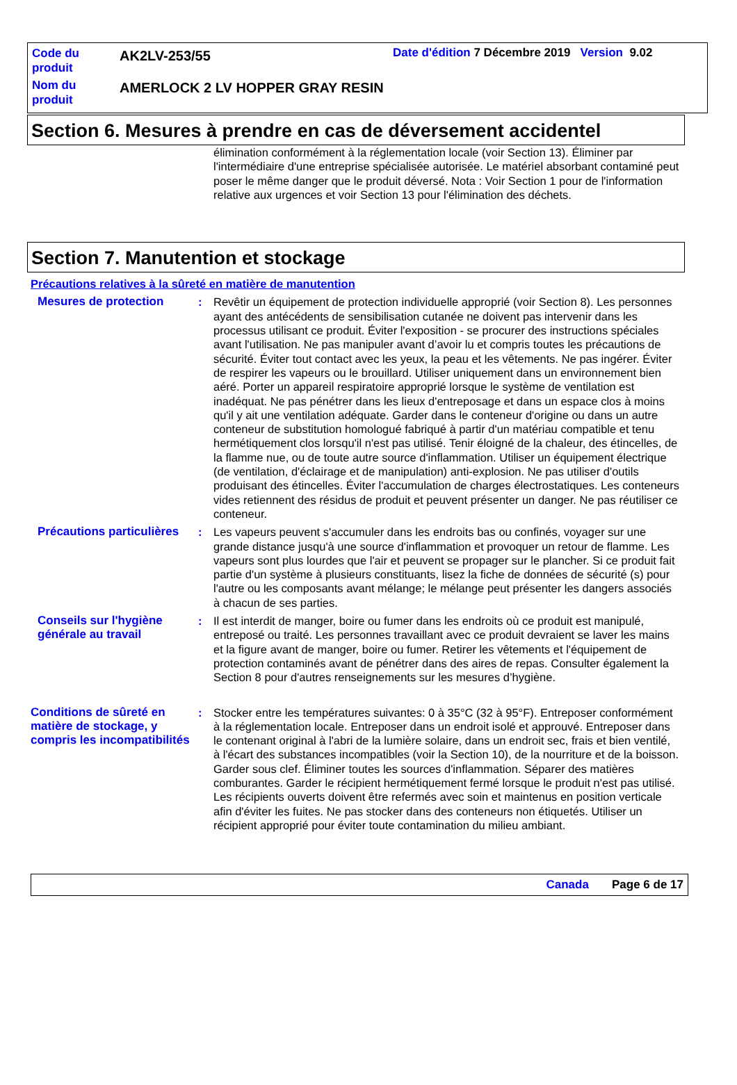Code du produit
AK2LV-253/55
Date d'édition 7 Décembre 2019 Version 9.02
Nom du produit
AMERLOCK 2 LV HOPPER GRAY RESIN
Section 6. Mesures à prendre en cas de déversement accidentel
élimination conformément à la réglementation locale (voir Section 13). Éliminer par l'intermédiaire d'une entreprise spécialisée autorisée. Le matériel absorbant contaminé peut poser le même danger que le produit déversé. Nota : Voir Section 1 pour de l'information relative aux urgences et voir Section 13 pour l'élimination des déchets.
Section 7. Manutention et stockage
Précautions relatives à la sûreté en matière de manutention
Mesures de protection : Revêtir un équipement de protection individuelle approprié (voir Section 8). Les personnes ayant des antécédents de sensibilisation cutanée ne doivent pas intervenir dans les processus utilisant ce produit. Éviter l'exposition - se procurer des instructions spéciales avant l'utilisation. Ne pas manipuler avant d’avoir lu et compris toutes les précautions de sécurité. Éviter tout contact avec les yeux, la peau et les vêtements. Ne pas ingérer. Éviter de respirer les vapeurs ou le brouillard. Utiliser uniquement dans un environnement bien aéré. Porter un appareil respiratoire approprié lorsque le système de ventilation est inadéquat. Ne pas pénétrer dans les lieux d'entreposage et dans un espace clos à moins qu'il y ait une ventilation adéquate. Garder dans le conteneur d'origine ou dans un autre conteneur de substitution homologué fabriqué à partir d'un matériau compatible et tenu hermétiquement clos lorsqu'il n'est pas utilisé. Tenir éloigné de la chaleur, des étincelles, de la flamme nue, ou de toute autre source d'inflammation. Utiliser un équipement électrique (de ventilation, d'éclairage et de manipulation) anti-explosion. Ne pas utiliser d'outils produisant des étincelles. Éviter l'accumulation de charges électrostatiques. Les conteneurs vides retiennent des résidus de produit et peuvent présenter un danger. Ne pas réutiliser ce conteneur.
Précautions particulières
: Les vapeurs peuvent s'accumuler dans les endroits bas ou confinés, voyager sur une grande distance jusqu'à une source d'inflammation et provoquer un retour de flamme. Les vapeurs sont plus lourdes que l'air et peuvent se propager sur le plancher. Si ce produit fait partie d'un système à plusieurs constituants, lisez la fiche de données de sécurité (s) pour l'autre ou les composants avant mélange; le mélange peut présenter les dangers associés à chacun de ses parties.
Conseils sur l'hygiène générale au travail
: Il est interdit de manger, boire ou fumer dans les endroits où ce produit est manipulé, entreposé ou traité. Les personnes travaillant avec ce produit devraient se laver les mains et la figure avant de manger, boire ou fumer. Retirer les vêtements et l'équipement de protection contaminés avant de pénétrer dans des aires de repas. Consulter également la Section 8 pour d'autres renseignements sur les mesures d’hygiène.
Conditions de sûreté en matière de stockage, y compris les incompatibilités
: Stocker entre les températures suivantes: 0 à 35°C (32 à 95°F). Entreposer conformément à la réglementation locale. Entreposer dans un endroit isolé et approuvé. Entreposer dans le contenant original à l'abri de la lumière solaire, dans un endroit sec, frais et bien ventilé, à l'écart des substances incompatibles (voir la Section 10), de la nourriture et de la boisson. Garder sous clef. Éliminer toutes les sources d'inflammation. Séparer des matières comburantes. Garder le récipient hermétiquement fermé lorsque le produit n'est pas utilisé. Les récipients ouverts doivent être refermés avec soin et maintenus en position verticale afin d'éviter les fuites. Ne pas stocker dans des conteneurs non étiquetés. Utiliser un récipient approprié pour éviter toute contamination du milieu ambiant.
Canada Page 6 de 17